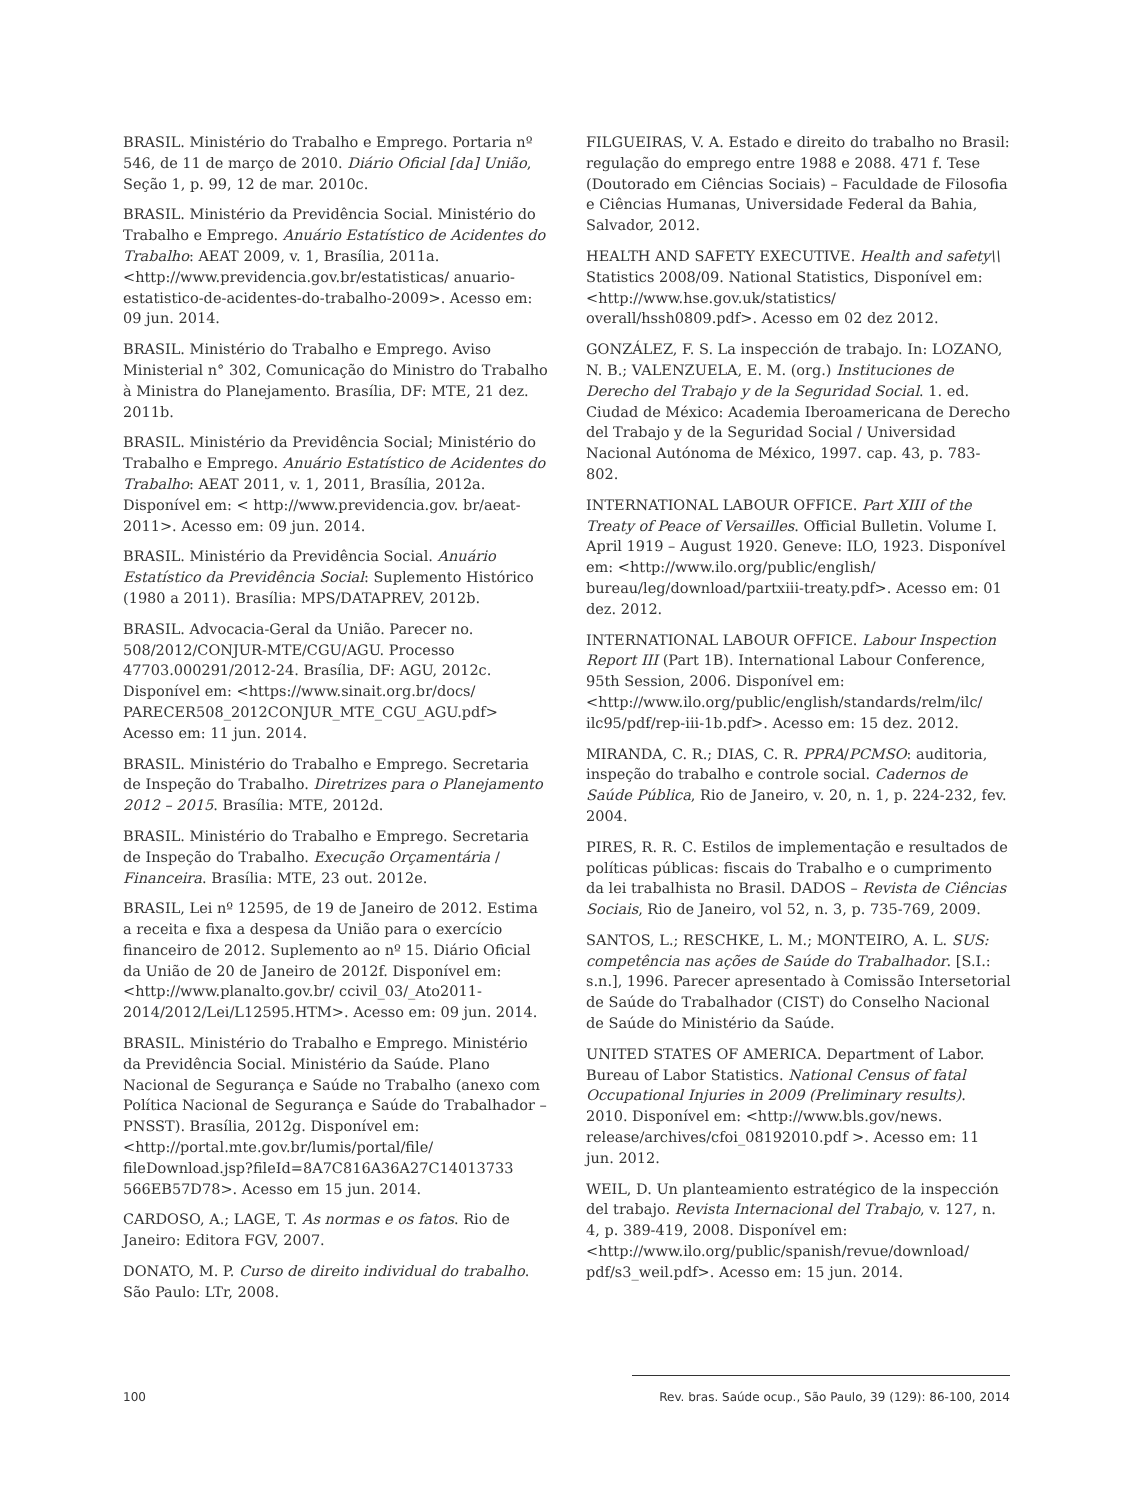BRASIL. Ministério do Trabalho e Emprego. Portaria nº 546, de 11 de março de 2010. Diário Oficial [da] União, Seção 1, p. 99, 12 de mar. 2010c.
BRASIL. Ministério da Previdência Social. Ministério do Trabalho e Emprego. Anuário Estatístico de Acidentes do Trabalho: AEAT 2009, v. 1, Brasília, 2011a. <http://www.previdencia.gov.br/estatisticas/ anuario-estatistico-de-acidentes-do-trabalho-2009>. Acesso em: 09 jun. 2014.
BRASIL. Ministério do Trabalho e Emprego. Aviso Ministerial n° 302, Comunicação do Ministro do Trabalho à Ministra do Planejamento. Brasília, DF: MTE, 21 dez. 2011b.
BRASIL. Ministério da Previdência Social; Ministério do Trabalho e Emprego. Anuário Estatístico de Acidentes do Trabalho: AEAT 2011, v. 1, 2011, Brasília, 2012a. Disponível em: < http://www.previdencia.gov. br/aeat-2011>. Acesso em: 09 jun. 2014.
BRASIL. Ministério da Previdência Social. Anuário Estatístico da Previdência Social: Suplemento Histórico (1980 a 2011). Brasília: MPS/DATAPREV, 2012b.
BRASIL. Advocacia-Geral da União. Parecer no. 508/2012/CONJUR-MTE/CGU/AGU. Processo 47703.000291/2012-24. Brasília, DF: AGU, 2012c. Disponível em: <https://www.sinait.org.br/docs/ PARECER508_2012CONJUR_MTE_CGU_AGU.pdf> Acesso em: 11 jun. 2014.
BRASIL. Ministério do Trabalho e Emprego. Secretaria de Inspeção do Trabalho. Diretrizes para o Planejamento 2012 – 2015. Brasília: MTE, 2012d.
BRASIL. Ministério do Trabalho e Emprego. Secretaria de Inspeção do Trabalho. Execução Orçamentária / Financeira. Brasília: MTE, 23 out. 2012e.
BRASIL, Lei nº 12595, de 19 de Janeiro de 2012. Estima a receita e fixa a despesa da União para o exercício financeiro de 2012. Suplemento ao nº 15. Diário Oficial da União de 20 de Janeiro de 2012f. Disponível em: <http://www.planalto.gov.br/ ccivil_03/_Ato2011-2014/2012/Lei/L12595.HTM>. Acesso em: 09 jun. 2014.
BRASIL. Ministério do Trabalho e Emprego. Ministério da Previdência Social. Ministério da Saúde. Plano Nacional de Segurança e Saúde no Trabalho (anexo com Política Nacional de Segurança e Saúde do Trabalhador – PNSST). Brasília, 2012g. Disponível em: <http://portal.mte.gov.br/lumis/portal/file/ fileDownload.jsp?fileId=8A7C816A36A27C14013733 566EB57D78>. Acesso em 15 jun. 2014.
CARDOSO, A.; LAGE, T. As normas e os fatos. Rio de Janeiro: Editora FGV, 2007.
DONATO, M. P. Curso de direito individual do trabalho. São Paulo: LTr, 2008.
FILGUEIRAS, V. A. Estado e direito do trabalho no Brasil: regulação do emprego entre 1988 e 2088. 471 f. Tese (Doutorado em Ciências Sociais) – Faculdade de Filosofia e Ciências Humanas, Universidade Federal da Bahia, Salvador, 2012.
HEALTH AND SAFETY EXECUTIVE. Health and safety\\ Statistics 2008/09. National Statistics, Disponível em: <http://www.hse.gov.uk/statistics/ overall/hssh0809.pdf>. Acesso em 02 dez 2012.
GONZÁLEZ, F. S. La inspección de trabajo. In: LOZANO, N. B.; VALENZUELA, E. M. (org.) Instituciones de Derecho del Trabajo y de la Seguridad Social. 1. ed. Ciudad de México: Academia Iberoamericana de Derecho del Trabajo y de la Seguridad Social / Universidad Nacional Autónoma de México, 1997. cap. 43, p. 783-802.
INTERNATIONAL LABOUR OFFICE. Part XIII of the Treaty of Peace of Versailles. Official Bulletin. Volume I. April 1919 – August 1920. Geneve: ILO, 1923. Disponível em: <http://www.ilo.org/public/english/ bureau/leg/download/partxiii-treaty.pdf>. Acesso em: 01 dez. 2012.
INTERNATIONAL LABOUR OFFICE. Labour Inspection Report III (Part 1B). International Labour Conference, 95th Session, 2006. Disponível em: <http://www.ilo.org/public/english/standards/relm/ilc/ ilc95/pdf/rep-iii-1b.pdf>. Acesso em: 15 dez. 2012.
MIRANDA, C. R.; DIAS, C. R. PPRA/PCMSO: auditoria, inspeção do trabalho e controle social. Cadernos de Saúde Pública, Rio de Janeiro, v. 20, n. 1, p. 224-232, fev. 2004.
PIRES, R. R. C. Estilos de implementação e resultados de políticas públicas: fiscais do Trabalho e o cumprimento da lei trabalhista no Brasil. DADOS – Revista de Ciências Sociais, Rio de Janeiro, vol 52, n. 3, p. 735-769, 2009.
SANTOS, L.; RESCHKE, L. M.; MONTEIRO, A. L. SUS: competência nas ações de Saúde do Trabalhador. [S.I.: s.n.], 1996. Parecer apresentado à Comissão Intersetorial de Saúde do Trabalhador (CIST) do Conselho Nacional de Saúde do Ministério da Saúde.
UNITED STATES OF AMERICA. Department of Labor. Bureau of Labor Statistics. National Census of fatal Occupational Injuries in 2009 (Preliminary results). 2010. Disponível em: <http://www.bls.gov/news. release/archives/cfoi_08192010.pdf >. Acesso em: 11 jun. 2012.
WEIL, D. Un planteamiento estratégico de la inspección del trabajo. Revista Internacional del Trabajo, v. 127, n. 4, p. 389-419, 2008. Disponível em: <http://www.ilo.org/public/spanish/revue/download/ pdf/s3_weil.pdf>. Acesso em: 15 jun. 2014.
100 Rev. bras. Saúde ocup., São Paulo, 39 (129): 86-100, 2014